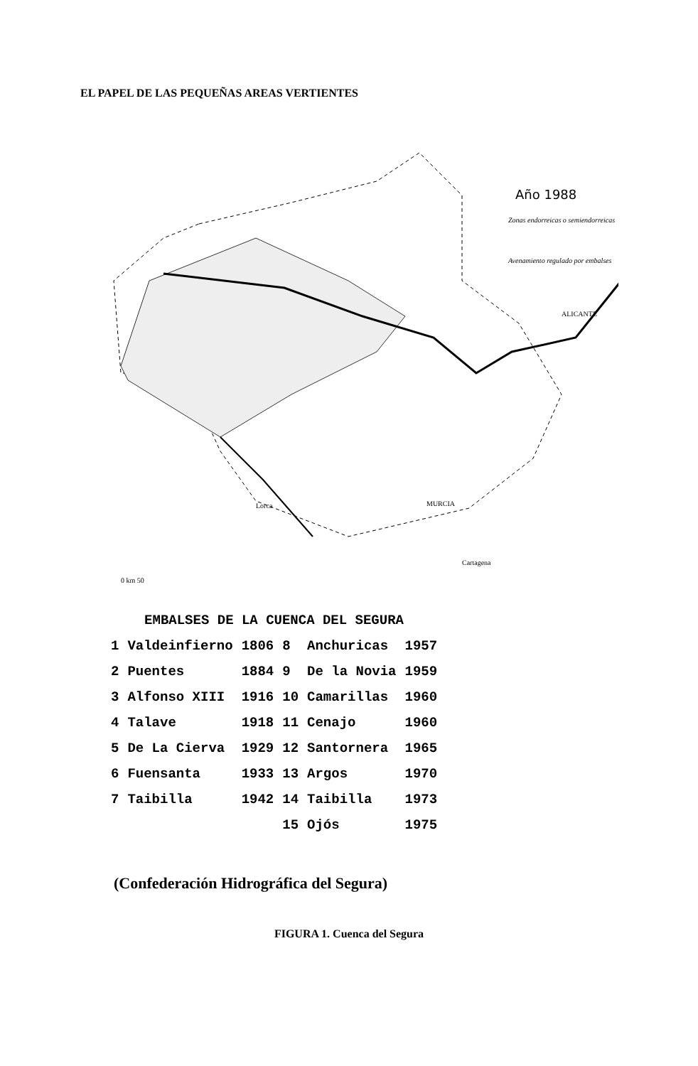EL PAPEL DE LAS PEQUEÑAS AREAS VERTIENTES
Año 1988
Zonas endorreicas o semiendorreicas
Avenamiento regulado por embalses
ALICANTE
MURCIA
Lorca
Cartagena
0 km 50
| EMBALSES DE LA CUENCA DEL SEGURA | | | | | |
| --- | --- | --- | --- | --- | --- |
| 1 | Valdeinfierno | 1806 | 8 | Anchuricas | 1957 |
| 2 | Puentes | 1884 | 9 | De la Novia | 1959 |
| 3 | Alfonso XIII | 1916 | 10 | Camarillas | 1960 |
| 4 | Talave | 1918 | 11 | Cenajo | 1960 |
| 5 | De La Cierva | 1929 | 12 | Santornera | 1965 |
| 6 | Fuensanta | 1933 | 13 | Argos | 1970 |
| 7 | Taibilla | 1942 | 14 | Taibilla | 1973 |
| | | | 15 | Ojós | 1975 |
(Confederación Hidrográfica del Segura)
FIGURA 1. Cuenca del Segura